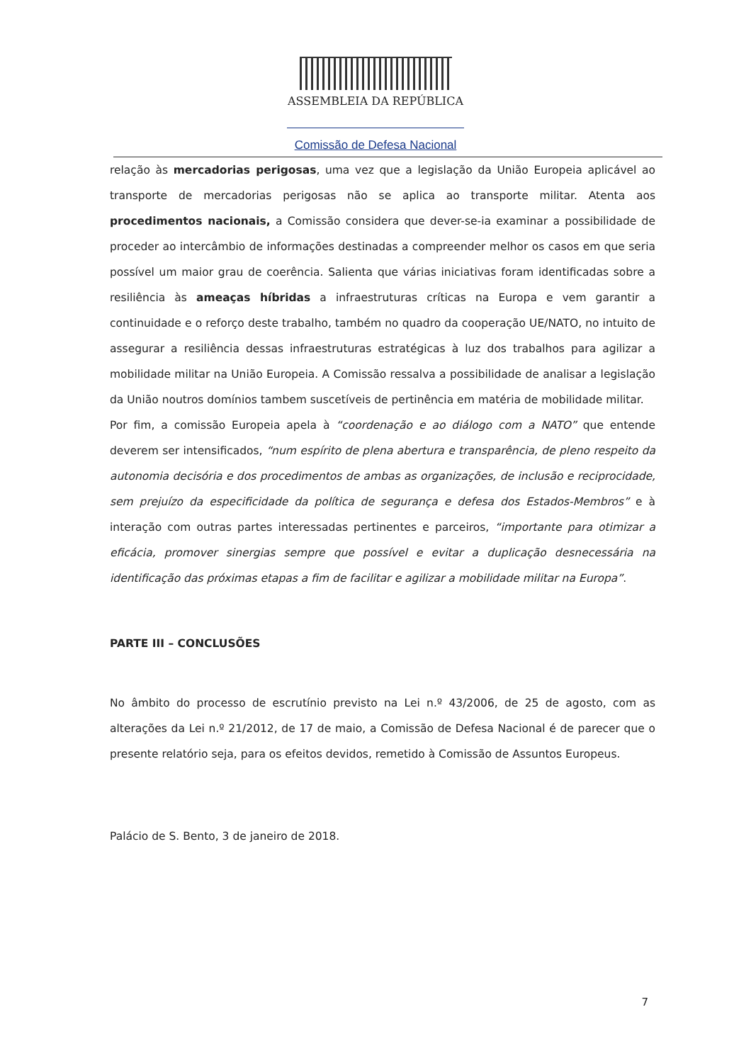ASSEMBLEIA DA REPÚBLICA
Comissão de Defesa Nacional
relação às mercadorias perigosas, uma vez que a legislação da União Europeia aplicável ao transporte de mercadorias perigosas não se aplica ao transporte militar. Atenta aos procedimentos nacionais, a Comissão considera que dever-se-ia examinar a possibilidade de proceder ao intercâmbio de informações destinadas a compreender melhor os casos em que seria possível um maior grau de coerência. Salienta que várias iniciativas foram identificadas sobre a resiliência às ameaças híbridas a infraestruturas críticas na Europa e vem garantir a continuidade e o reforço deste trabalho, também no quadro da cooperação UE/NATO, no intuito de assegurar a resiliência dessas infraestruturas estratégicas à luz dos trabalhos para agilizar a mobilidade militar na União Europeia. A Comissão ressalva a possibilidade de analisar a legislação da União noutros domínios tambem suscetíveis de pertinência em matéria de mobilidade militar.
Por fim, a comissão Europeia apela à “coordenação e ao diálogo com a NATO” que entende deverem ser intensificados, “num espírito de plena abertura e transparência, de pleno respeito da autonomia decisória e dos procedimentos de ambas as organizações, de inclusão e reciprocidade, sem prejuízo da especificidade da política de segurança e defesa dos Estados-Membros” e à interação com outras partes interessadas pertinentes e parceiros, “importante para otimizar a eficácia, promover sinergias sempre que possível e evitar a duplicação desnecessária na identificação das próximas etapas a fim de facilitar e agilizar a mobilidade militar na Europa”.
PARTE III – CONCLUSÕES
No âmbito do processo de escrutínio previsto na Lei n.º 43/2006, de 25 de agosto, com as alterações da Lei n.º 21/2012, de 17 de maio, a Comissão de Defesa Nacional é de parecer que o presente relatório seja, para os efeitos devidos, remetido à Comissão de Assuntos Europeus.
Palácio de S. Bento, 3 de janeiro de 2018.
7